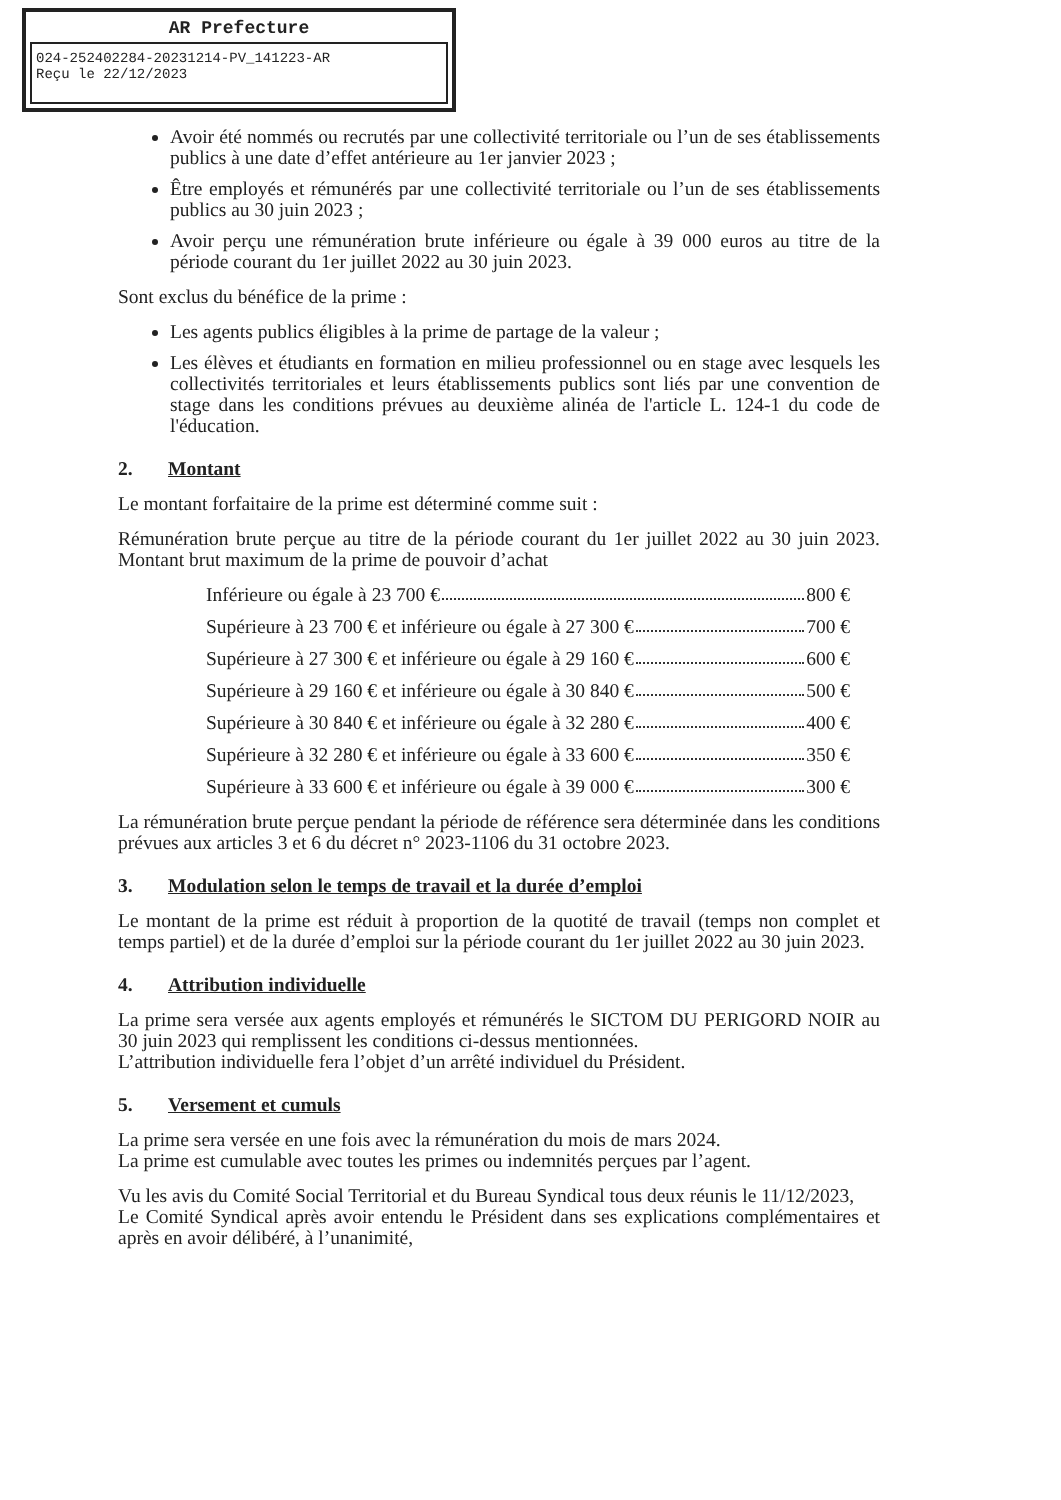AR Prefecture
024-252402284-20231214-PV_141223-AR
Reçu le 22/12/2023
Avoir été nommés ou recrutés par une collectivité territoriale ou l’un de ses établissements publics à une date d’effet antérieure au 1er janvier 2023 ;
Être employés et rémunérés par une collectivité territoriale ou l’un de ses établissements publics au 30 juin 2023 ;
Avoir perçu une rémunération brute inférieure ou égale à 39 000 euros au titre de la période courant du 1er juillet 2022 au 30 juin 2023.
Sont exclus du bénéfice de la prime :
Les agents publics éligibles à la prime de partage de la valeur ;
Les élèves et étudiants en formation en milieu professionnel ou en stage avec lesquels les collectivités territoriales et leurs établissements publics sont liés par une convention de stage dans les conditions prévues au deuxième alinéa de l'article L. 124-1 du code de l'éducation.
2. Montant
Le montant forfaitaire de la prime est déterminé comme suit :
Rémunération brute perçue au titre de la période courant du 1er juillet 2022 au 30 juin 2023. Montant brut maximum de la prime de pouvoir d’achat
Inférieure ou égale à 23 700 € 800 €
Supérieure à 23 700 € et inférieure ou égale à 27 300 € 700 €
Supérieure à 27 300 € et inférieure ou égale à 29 160 € 600 €
Supérieure à 29 160 € et inférieure ou égale à 30 840 € 500 €
Supérieure à 30 840 € et inférieure ou égale à 32 280 € 400 €
Supérieure à 32 280 € et inférieure ou égale à 33 600 € 350 €
Supérieure à 33 600 € et inférieure ou égale à 39 000 € 300 €
La rémunération brute perçue pendant la période de référence sera déterminée dans les conditions prévues aux articles 3 et 6 du décret n° 2023-1106 du 31 octobre 2023.
3. Modulation selon le temps de travail et la durée d’emploi
Le montant de la prime est réduit à proportion de la quotité de travail (temps non complet et temps partiel) et de la durée d’emploi sur la période courant du 1er juillet 2022 au 30 juin 2023.
4. Attribution individuelle
La prime sera versée aux agents employés et rémunérés le SICTOM DU PERIGORD NOIR au 30 juin 2023 qui remplissent les conditions ci-dessus mentionnées.
L’attribution individuelle fera l’objet d’un arrêté individuel du Président.
5. Versement et cumuls
La prime sera versée en une fois avec la rémunération du mois de mars 2024.
La prime est cumulable avec toutes les primes ou indemnités perçues par l’agent.
Vu les avis du Comité Social Territorial et du Bureau Syndical tous deux réunis le 11/12/2023,
Le Comité Syndical après avoir entendu le Président dans ses explications complémentaires et après en avoir délibéré, à l’unanimité,